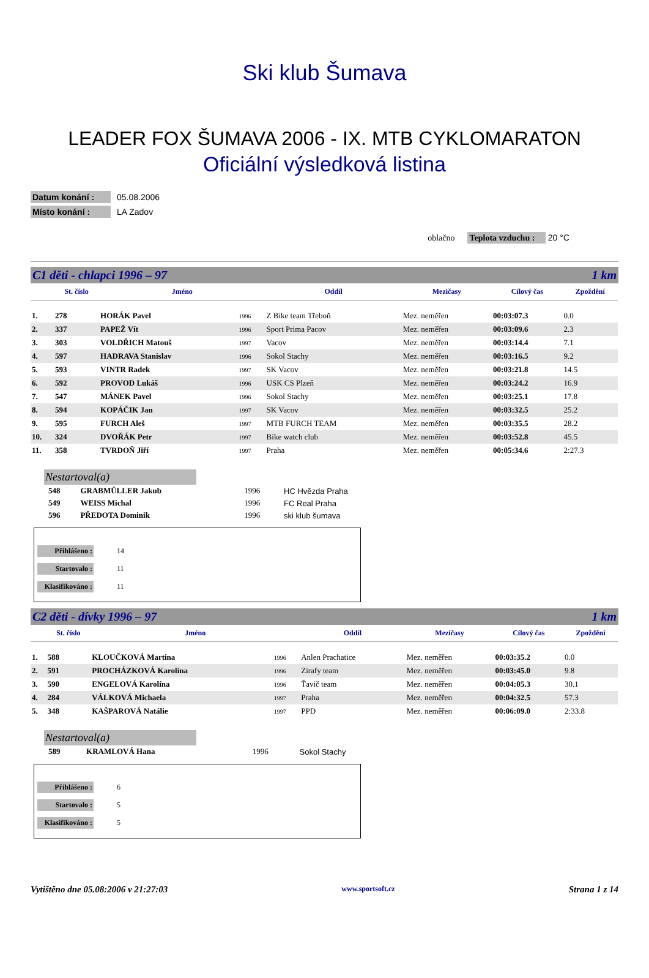Ski klub Šumava
LEADER FOX ŠUMAVA 2006 - IX. MTB CYKLOMARATON
Oficiální výsledková listina
Datum konání : 05.08.2006
Místo konání : LA Zadov
oblačno Teplota vzduchu : 20 °C
C1 děti - chlapci 1996 – 97 1 km
| | St. číslo | Jméno | | Oddíl | Mezičasy | Cílový čas | Zpoždění |
| --- | --- | --- | --- | --- | --- | --- | --- |
| 1. | 278 | HORÁK Pavel | 1996 | Z Bike team Třeboň | Mez. neměřen | 00:03:07.3 | 0.0 |
| 2. | 337 | PAPEŽ Vít | 1996 | Sport Prima Pacov | Mez. neměřen | 00:03:09.6 | 2.3 |
| 3. | 303 | VOLDŘICH Matouš | 1997 | Vacov | Mez. neměřen | 00:03:14.4 | 7.1 |
| 4. | 597 | HADRAVA Stanislav | 1996 | Sokol Stachy | Mez. neměřen | 00:03:16.5 | 9.2 |
| 5. | 593 | VINTR Radek | 1997 | SK Vacov | Mez. neměřen | 00:03:21.8 | 14.5 |
| 6. | 592 | PROVOD Lukáš | 1996 | USK CS Plzeň | Mez. neměřen | 00:03:24.2 | 16.9 |
| 7. | 547 | MÁNEK Pavel | 1996 | Sokol Stachy | Mez. neměřen | 00:03:25.1 | 17.8 |
| 8. | 594 | KOPÁČIK Jan | 1997 | SK Vacov | Mez. neměřen | 00:03:32.5 | 25.2 |
| 9. | 595 | FURCH Aleš | 1997 | MTB FURCH TEAM | Mez. neměřen | 00:03:35.5 | 28.2 |
| 10. | 324 | DVOŘÁK Petr | 1997 | Bike watch club | Mez. neměřen | 00:03:52.8 | 45.5 |
| 11. | 358 | TVRDOŇ Jiří | 1997 | Praha | Mez. neměřen | 00:05:34.6 | 2:27.3 |
Nestartoval(a)
| 548 | GRABMÜLLER Jakub | 1996 | HC Hvězda Praha |
| 549 | WEISS Michal | 1996 | FC Real Praha |
| 596 | PŘEDOTA Dominik | 1996 | ski klub šumava |
Přihlášeno : 14
Startovalo : 11
Klasifikováno : 11
C2 děti - dívky 1996 – 97 1 km
| | St. číslo | Jméno | | Oddíl | Mezičasy | Cílový čas | Zpoždění |
| --- | --- | --- | --- | --- | --- | --- | --- |
| 1. | 588 | KLOUČKOVÁ Martina | 1996 | Anlen Prachatice | Mez. neměřen | 00:03:35.2 | 0.0 |
| 2. | 591 | PROCHÁZKOVÁ Karolína | 1996 | Zirafy team | Mez. neměřen | 00:03:45.0 | 9.8 |
| 3. | 590 | ENGELOVÁ Karolína | 1996 | Ťavič team | Mez. neměřen | 00:04:05.3 | 30.1 |
| 4. | 284 | VÁLKOVÁ Michaela | 1997 | Praha | Mez. neměřen | 00:04:32.5 | 57.3 |
| 5. | 348 | KAŠPAROVÁ Natálie | 1997 | PPD | Mez. neměřen | 00:06:09.0 | 2:33.8 |
Nestartoval(a)
| 589 | KRAMLOVÁ Hana | 1996 | Sokol Stachy |
Přihlášeno : 6
Startovalo : 5
Klasifikováno : 5
Vytištěno dne 05.08:2006 v 21:27:03 www.sportsoft.cz Strana 1 z 14